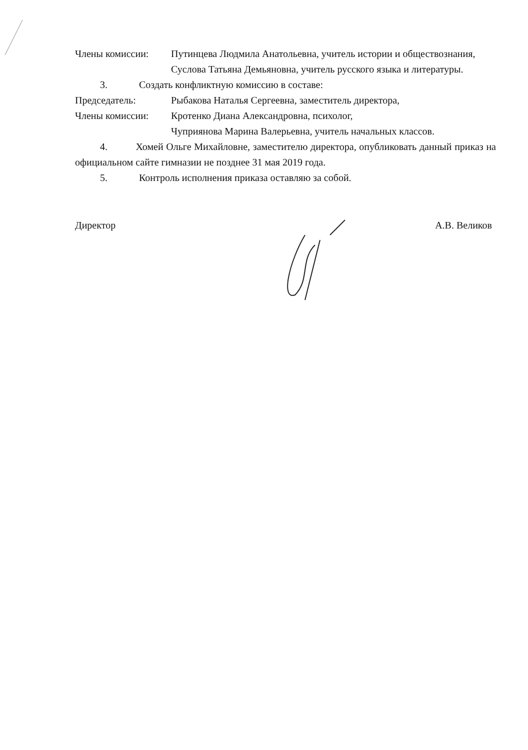Члены комиссии: Путинцева Людмила Анатольевна, учитель истории и обществознания,
Суслова Татьяна Демьяновна, учитель русского языка и литературы.
3. Создать конфликтную комиссию в составе:
Председатель: Рыбакова Наталья Сергеевна, заместитель директора,
Члены комиссии: Кротенко Диана Александровна, психолог,
Чуприянова Марина Валерьевна, учитель начальных классов.
4. Хомей Ольге Михайловне, заместителю директора, опубликовать данный приказ на официальном сайте гимназии не позднее 31 мая 2019 года.
5. Контроль исполнения приказа оставляю за собой.
Директор А.В. Великов